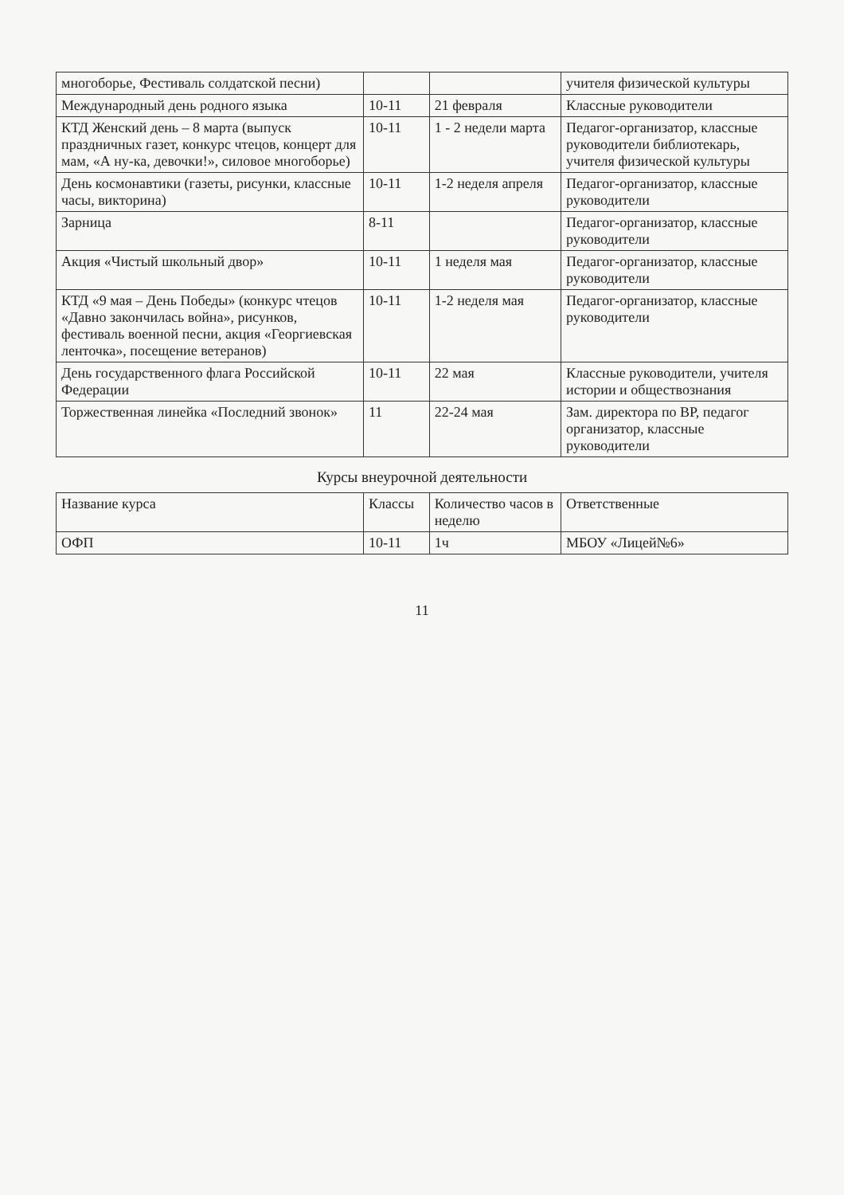| многоборье, Фестиваль солдатской песни) | | | учителя физической культуры |
| Международный день родного языка | 10-11 | 21 февраля | Классные руководители |
| КТД Женский день – 8 марта (выпуск праздничных газет, конкурс чтецов, концерт для мам, «А ну-ка, девочки!», силовое многоборье) | 10-11 | 1 - 2 недели марта | Педагог-организатор, классные руководители библиотекарь, учителя физической культуры |
| День космонавтики (газеты, рисунки, классные часы, викторина) | 10-11 | 1-2 неделя апреля | Педагог-организатор, классные руководители |
| Зарница | 8-11 | | Педагог-организатор, классные руководители |
| Акция «Чистый школьный двор» | 10-11 | 1 неделя мая | Педагог-организатор, классные руководители |
| КТД «9 мая – День Победы» (конкурс чтецов «Давно закончилась война», рисунков, фестиваль военной песни, акция «Георгиевская ленточка», посещение ветеранов) | 10-11 | 1-2 неделя мая | Педагог-организатор, классные руководители |
| День государственного флага Российской Федерации | 10-11 | 22 мая | Классные руководители, учителя истории и обществознания |
| Торжественная линейка «Последний звонок» | 11 | 22-24 мая | Зам. директора по ВР, педагог организатор, классные руководители |
Курсы внеурочной деятельности
| Название курса | Классы | Количество часов в неделю | Ответственные |
| --- | --- | --- | --- |
| ОФП | 10-11 | 1ч | МБОУ «Лицей№6» |
11